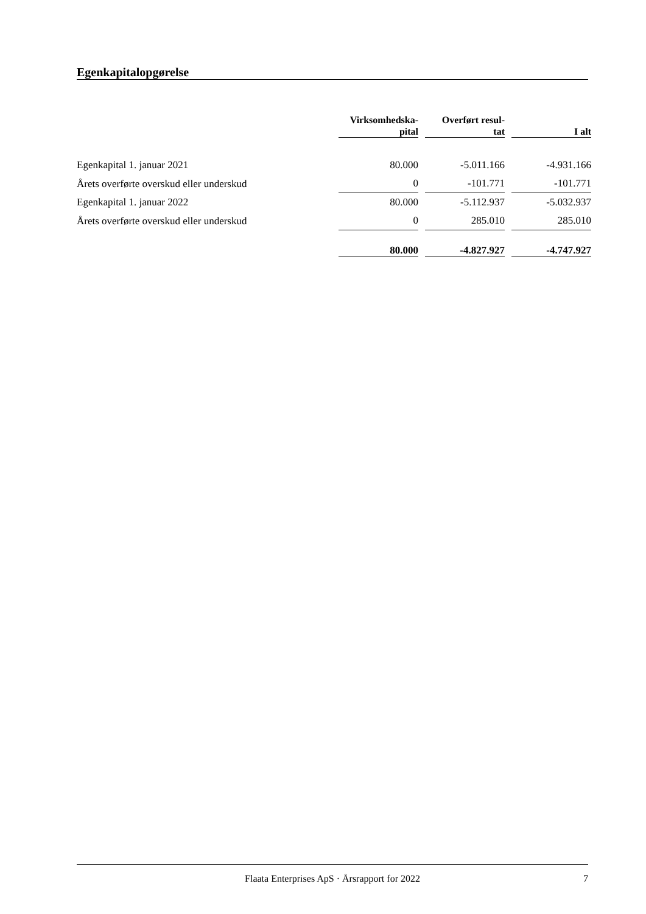Egenkapitalopgørelse
| | Virksomhedska- pital | | Overført resul- tat | | I alt |
| Egenkapital 1. januar 2021 | 80.000 | | -5.011.166 | | -4.931.166 |
| Årets overførte overskud eller underskud | 0 | | -101.771 | | -101.771 |
| Egenkapital 1. januar 2022 | 80.000 | | -5.112.937 | | -5.032.937 |
| Årets overførte overskud eller underskud | 0 | | 285.010 | | 285.010 |
| | 80.000 | | -4.827.927 | | -4.747.927 |
Flaata Enterprises ApS · Årsrapport for 2022
7